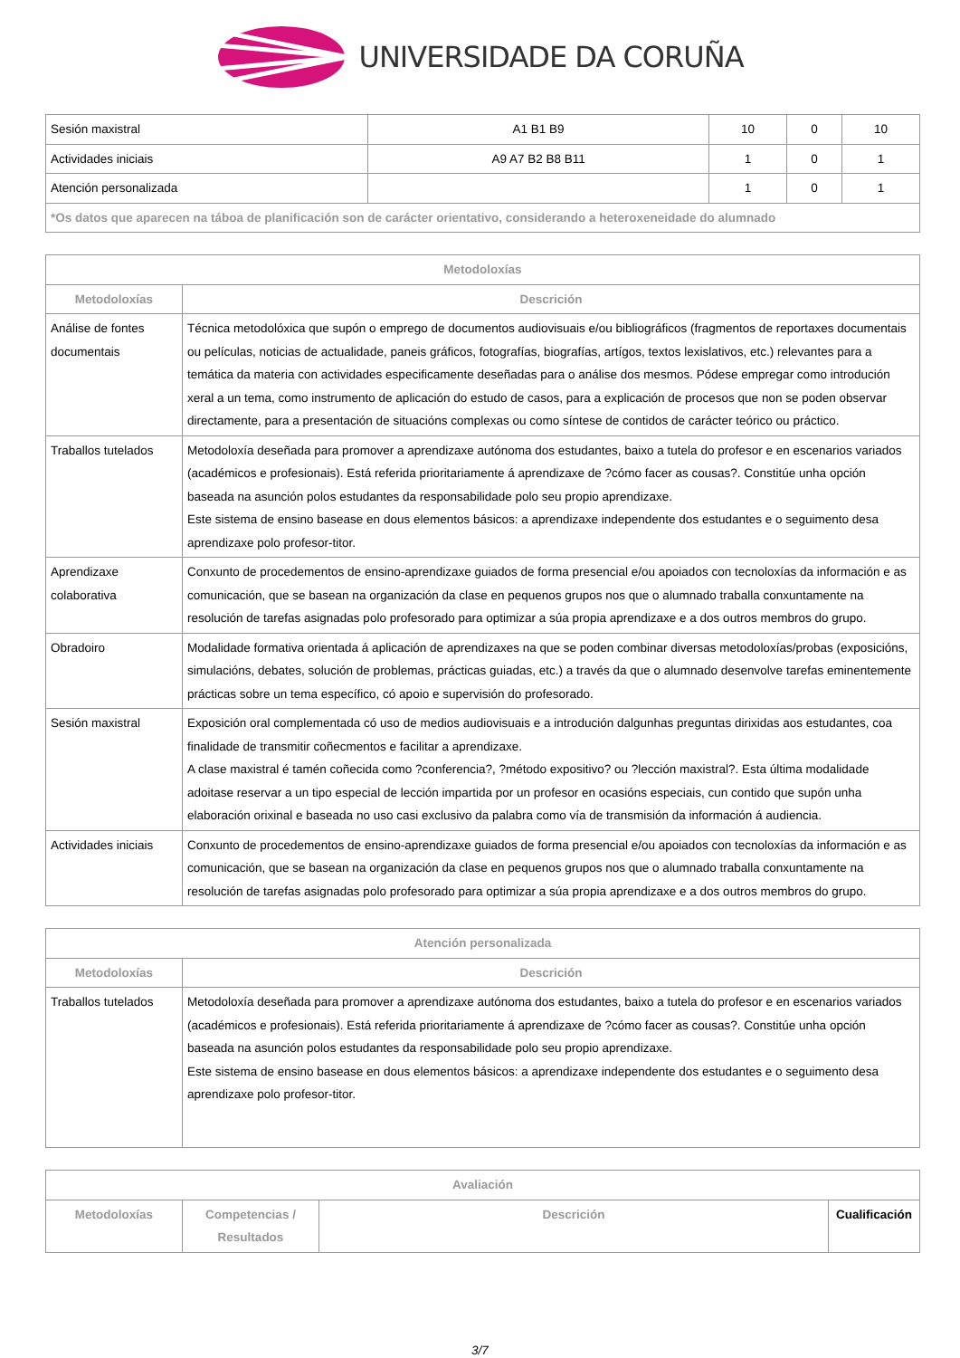UNIVERSIDADE DA CORUÑA
| Sesión maxistral | A1 B1 B9 | 10 | 0 | 10 |
| Actividades iniciais | A9 A7 B2 B8 B11 | 1 | 0 | 1 |
| Atención personalizada | | 1 | 0 | 1 |
| *Os datos que aparecen na táboa de planificación son de carácter orientativo, considerando a heteroxeneidade do alumnado | | | | |
| Metodoloxías | |
| --- | --- |
| Metodoloxías | Descrición |
| Análise de fontes documentais | Técnica metodolóxica que supón o emprego de documentos audiovisuais e/ou bibliográficos (fragmentos de reportaxes documentais ou películas, noticias de actualidade, paneis gráficos, fotografías, biografías, artígos, textos lexislativos, etc.) relevantes para a temática da materia con actividades especificamente deseñadas para o análise dos mesmos. Pódese empregar como introdución xeral a un tema, como instrumento de aplicación do estudo de casos, para a explicación de procesos que non se poden observar directamente, para a presentación de situacións complexas ou como síntese de contidos de carácter teórico ou práctico. |
| Traballos tutelados | Metodoloxía deseñada para promover a aprendizaxe autónoma dos estudantes, baixo a tutela do profesor e en escenarios variados (académicos e profesionais). Está referida prioritariamente á aprendizaxe de ?cómo facer as cousas?. Constitúe unha opción baseada na asunción polos estudantes da responsabilidade polo seu propio aprendizaxe. Este sistema de ensino basease en dous elementos básicos: a aprendizaxe independente dos estudantes e o seguimento desa aprendizaxe polo profesor-titor. |
| Aprendizaxe colaborativa | Conxunto de procedementos de ensino-aprendizaxe guiados de forma presencial e/ou apoiados con tecnoloxías da información e as comunicación, que se basean na organización da clase en pequenos grupos nos que o alumnado traballa conxuntamente na resolución de tarefas asignadas polo profesorado para optimizar a súa propia aprendizaxe e a dos outros membros do grupo. |
| Obradoiro | Modalidade formativa orientada á aplicación de aprendizaxes na que se poden combinar diversas metodoloxías/probas (exposicións, simulacións, debates, solución de problemas, prácticas guiadas, etc.) a través da que o alumnado desenvolve tarefas eminentemente prácticas sobre un tema específico, có apoio e supervisión do profesorado. |
| Sesión maxistral | Exposición oral complementada có uso de medios audiovisuais e a introdución dalgunhas preguntas dirixidas aos estudantes, coa finalidade de transmitir coñecmentos e facilitar a aprendizaxe. A clase maxistral é tamén coñecida como ?conferencia?, ?método expositivo? ou ?lección maxistral?. Esta última modalidade adoitase reservar a un tipo especial de lección impartida por un profesor en ocasións especiais, cun contido que supón unha elaboración orixinal e baseada no uso casi exclusivo da palabra como vía de transmisión da información á audiencia. |
| Actividades iniciais | Conxunto de procedementos de ensino-aprendizaxe guiados de forma presencial e/ou apoiados con tecnoloxías da información e as comunicación, que se basean na organización da clase en pequenos grupos nos que o alumnado traballa conxuntamente na resolución de tarefas asignadas polo profesorado para optimizar a súa propia aprendizaxe e a dos outros membros do grupo. |
| Atención personalizada | |
| --- | --- |
| Metodoloxías | Descrición |
| Traballos tutelados | Metodoloxía deseñada para promover a aprendizaxe autónoma dos estudantes, baixo a tutela do profesor e en escenarios variados (académicos e profesionais). Está referida prioritariamente á aprendizaxe de ?cómo facer as cousas?. Constitúe unha opción baseada na asunción polos estudantes da responsabilidade polo seu propio aprendizaxe. Este sistema de ensino basease en dous elementos básicos: a aprendizaxe independente dos estudantes e o seguimento desa aprendizaxe polo profesor-titor. |
| Avaliación | | | |
| --- | --- | --- | --- |
| Metodoloxías | Competencias / Resultados | Descrición | Cualificación |
3/7